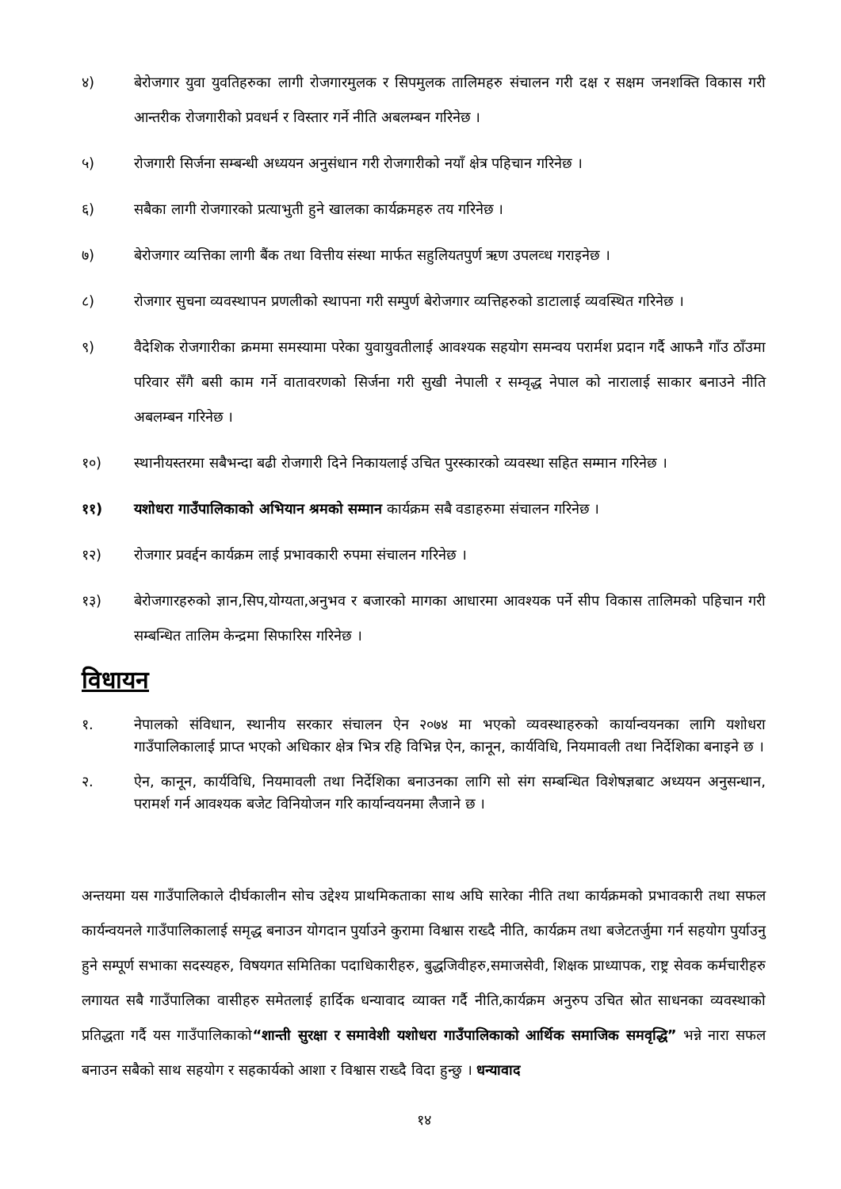४) बेरोजगार युवा युवतिहरुका लागी रोजगारमुलक र सिपमुलक तालिमहरु संचालन गरी दक्ष र सक्षम जनशक्ति विकास गरी आन्तरीक रोजगारीको प्रवधर्न र विस्तार गर्ने नीति अबलम्बन गरिनेछ ।
५) रोजगारी सिर्जना सम्बन्धी अध्ययन अनुसंधान गरी रोजगारीको नयाँ क्षेत्र पहिचान गरिनेछ ।
६) सबैका लागी रोजगारको प्रत्याभुती हुने खालका कार्यक्रमहरु तय गरिनेछ ।
७) बेरोजगार व्यत्तिका लागी बैंक तथा वित्तीय संस्था मार्फत सहुलियतपुर्ण ऋण उपलव्ध गराइनेछ ।
८) रोजगार सुचना व्यवस्थापन प्रणलीको स्थापना गरी सम्पुर्ण बेरोजगार व्यत्तिहरुको डाटालाई व्यवस्थित गरिनेछ ।
९) वैदेशिक रोजगारीका क्रममा समस्यामा परेका युवायुवतीलाई आवश्यक सहयोग समन्वय परार्मश प्रदान गर्दै आफनै गाँउ ठाँउमा परिवार सँगै बसी काम गर्ने वातावरणको सिर्जना गरी सुखी नेपाली र सम्वृद्ध नेपाल को नारालाई साकार बनाउने नीति अबलम्बन गरिनेछ ।
१०) स्थानीयस्तरमा सबैभन्दा बढी रोजगारी दिने निकायलाई उचित पुरस्कारको व्यवस्था सहित सम्मान गरिनेछ ।
११) यशोधरा गाउँपालिकाको अभियान श्रमको सम्मान कार्यक्रम सबै वडाहरुमा संचालन गरिनेछ ।
१२) रोजगार प्रवर्द्दन कार्यक्रम लाई प्रभावकारी रुपमा संचालन गरिनेछ ।
१३) बेरोजगारहरुको ज्ञान,सिप,योग्यता,अनुभव र बजारको मागका आधारमा आवश्यक पर्ने सीप विकास तालिमको पहिचान गरी सम्बन्धित तालिम केन्द्रमा सिफारिस गरिनेछ ।
विधायन
१. नेपालको संविधान, स्थानीय सरकार संचालन ऐन २०७४ मा भएको व्यवस्थाहरुको कार्यान्वयनका लागि यशोधरा गाउँपालिकालाई प्राप्त भएको अधिकार क्षेत्र भित्र रहि विभिन्न ऐन, कानून, कार्यविधि, नियमावली तथा निर्देशिका बनाइने छ ।
२. ऐन, कानून, कार्यविधि, नियमावली तथा निर्देशिका बनाउनका लागि सो संग सम्बन्धित विशेषज्ञबाट अध्ययन अनुसन्धान, परामर्श गर्न आवश्यक बजेट विनियोजन गरि कार्यान्वयनमा लैजाने छ ।
अन्तयमा यस गाउँपालिकाले दीर्घकालीन सोच उद्देश्य प्राथमिकताका साथ अघि सारेका नीति तथा कार्यक्रमको प्रभावकारी तथा सफल कार्यन्वयनले गाउँपालिकालाई समृद्ध बनाउन योगदान पुर्याउने कुरामा विश्वास राख्दै नीति, कार्यक्रम तथा बजेटतर्जुमा गर्न सहयोग पुर्याउनु हुने सम्पूर्ण सभाका सदस्यहरु, विषयगत समितिका पदाधिकारीहरु, बुद्धजिवीहरु,समाजसेवी, शिक्षक प्राध्यापक, राष्ट्र सेवक कर्मचारीहरु लगायत सबै गाउँपालिका वासीहरु समेतलाई हार्दिक धन्यावाद व्याक्त गर्दै नीति,कार्यक्रम अनुरुप उचित स्रोत साधनका व्यवस्थाको प्रतिद्धता गर्दै यस गाउँपालिकाको“शान्ती सुरक्षा र समावेशी यशोधरा गाउँपालिकाको आर्थिक समाजिक समवृद्धि” भन्ने नारा सफल बनाउन सबैको साथ सहयोग र सहकार्यको आशा र विश्वास राख्दै विदा हुन्छु । धन्यावाद
१४